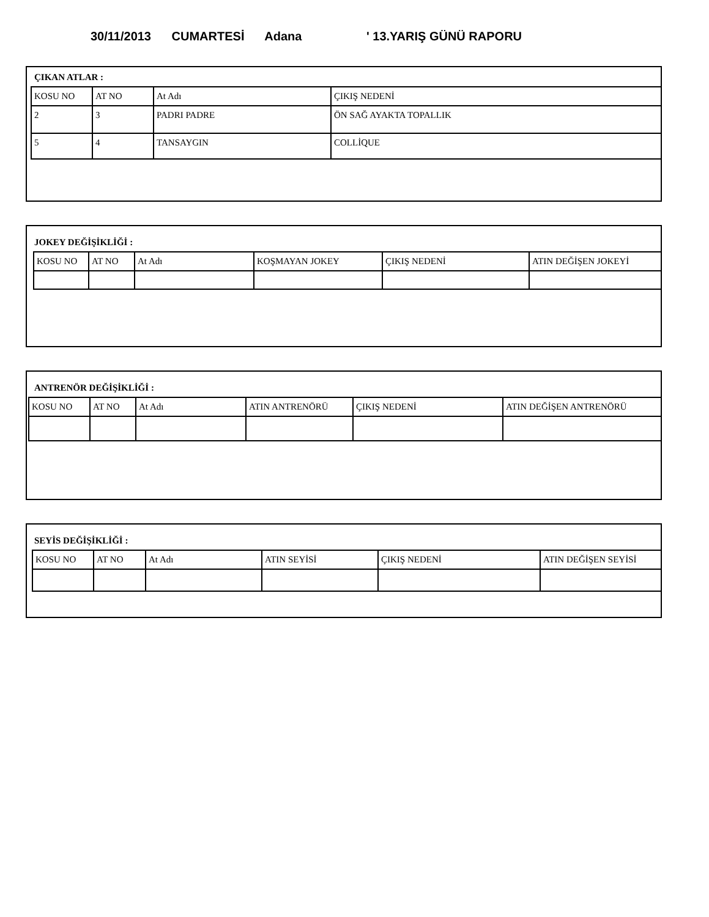30/11/2013 CUMARTESİ Adana ' 13.YARIŞ GÜNÜ RAPORU
ÇIKAN ATLAR :
| KOSU NO | AT NO | At Adı | ÇIKIŞ NEDENİ |
| 2 | 3 | PADRI PADRE | ÖN SAĞ AYAKTA TOPALLIK |
| 5 | 4 | TANSAYGIN | COLLİQUE |
JOKEY DEĞİŞİKLİĞİ :
| KOSU NO | AT NO | At Adı | KOŞMAYAN JOKEY | ÇIKIŞ NEDENİ | ATIN DEĞİŞEN JOKEYİ |
ANTRENÖR DEĞİŞİKLİĞİ :
| KOSU NO | AT NO | At Adı | ATIN ANTRENÖRÜ | ÇIKIŞ NEDENİ | ATIN DEĞİŞEN ANTRENÖRÜ |
SEYİS DEĞİŞİKLİĞİ :
| KOSU NO | AT NO | At Adı | ATIN SEYİSİ | ÇIKIŞ NEDENİ | ATIN DEĞİŞEN SEYİSİ |